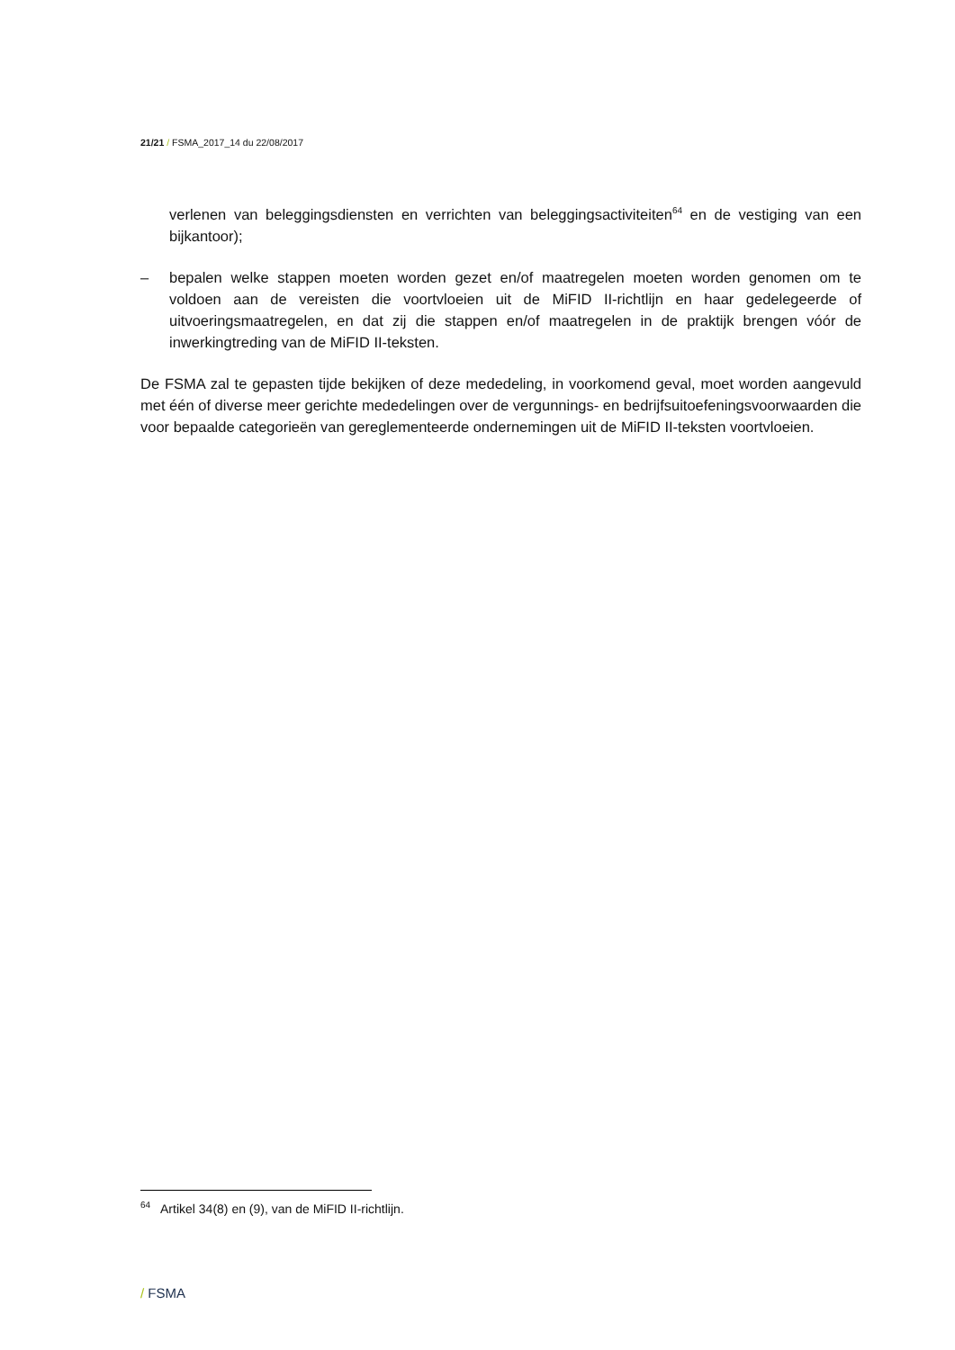21/21 / FSMA_2017_14 du 22/08/2017
verlenen van beleggingsdiensten en verrichten van beleggingsactiviteiten<sup>64</sup> en de vestiging van een bijkantoor);
– bepalen welke stappen moeten worden gezet en/of maatregelen moeten worden genomen om te voldoen aan de vereisten die voortvloeien uit de MiFID II-richtlijn en haar gedelegeerde of uitvoeringsmaatregelen, en dat zij die stappen en/of maatregelen in de praktijk brengen vóór de inwerkingtreding van de MiFID II-teksten.
De FSMA zal te gepasten tijde bekijken of deze mededeling, in voorkomend geval, moet worden aangevuld met één of diverse meer gerichte mededelingen over de vergunnings- en bedrijfsuitoefeningsvoorwaarden die voor bepaalde categorieën van gereglementeerde ondernemingen uit de MiFID II-teksten voortvloeien.
<sup>64</sup> Artikel 34(8) en (9), van de MiFID II-richtlijn.
/ FSMA